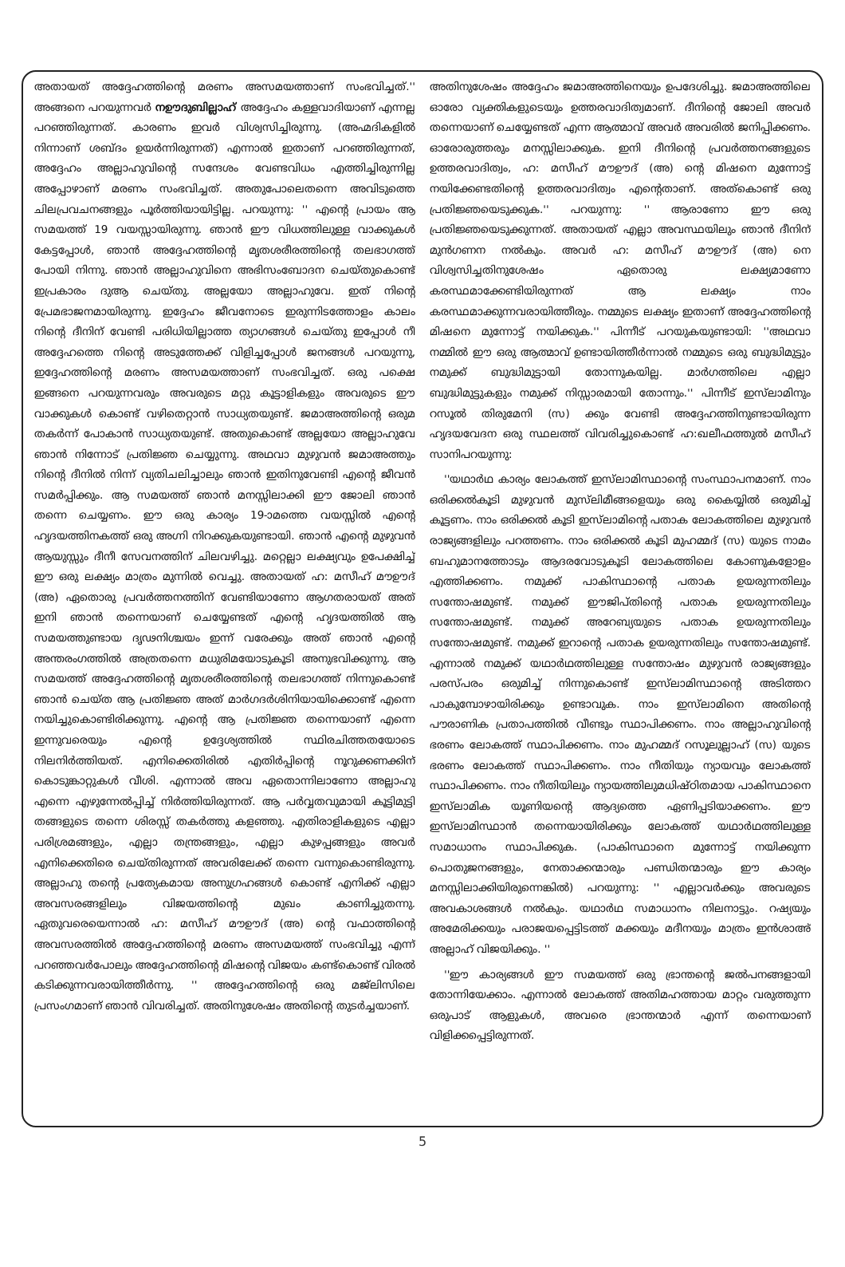അതായത് അദ്ദേഹത്തിന്റെ മരണം അസമയത്താണ് സംഭവിച്ചത്.'' അങ്ങനെ പറയുന്നവര്‍ നഊദുബില്ലാഹ് അദ്ദേഹം കള്ളവാദിയാണ് എന്നല്ല പറഞ്ഞിരുന്നത്. കാരണം ഇവര്‍ വിശ്വസിച്ചിരുന്നു. (അഹ്മദികളില്‍ നിന്നാണ് ശബ്ദം ഉയര്‍ന്നിരുന്നത്) എന്നാല്‍ ഇതാണ് പറഞ്ഞിരുന്നത്, അദ്ദേഹം അല്ലാഹുവിന്റെ സന്ദേശം വേണ്ടവിധം എത്തിച്ചിരുന്നില്ല അപ്പോഴാണ് മരണം സംഭവിച്ചത്. അതുപോലെതന്നെ അവിടുത്തെ ചിലപ്രവചനങ്ങളും പൂര്‍ത്തിയായിട്ടില്ല. പറയുന്നു: '' എന്റെ പ്രായം ആ സമയത്ത് 19 വയസ്സായിരുന്നു. ഞാന്‍ ഈ വിധത്തിലുള്ള വാക്കുകള്‍ കേട്ടപ്പോള്‍, ഞാന്‍ അദ്ദേഹത്തിന്റെ മൃതശരീരത്തിന്റെ തലഭാഗത്ത് പോയി നിന്നു. ഞാന്‍ അല്ലാഹുവിനെ അഭിസംബോദന ചെയ്തുകൊണ്ട് ഇപ്രകാരം ദുആ ചെയ്തു. അല്ലയോ അല്ലാഹുവേ. ഇത് നിന്റെ പ്രേമഭാജനമായിരുന്നു. ഇദ്ദേഹം ജീവനോടെ ഇരുന്നിടത്തോളം കാലം നിന്റെ ദീനിന് വേണ്ടി പരിധിയില്ലാത്ത ത്യാഗങ്ങള്‍ ചെയ്തു ഇപ്പോള്‍ നീ അദ്ദേഹത്തെ നിന്റെ അടുത്തേക്ക് വിളിച്ചപ്പോള്‍ ജനങ്ങള്‍ പറയുന്നു, ഇദ്ദേഹത്തിന്റെ മരണം അസമയത്താണ് സംഭവിച്ചത്. ഒരു പക്ഷെ ഇങ്ങനെ പറയുന്നവരും അവരുടെ മറ്റു കൂട്ടാളികളും അവരുടെ ഈ വാക്കുകള്‍ കൊണ്ട് വഴിതെറ്റാന്‍ സാധ്യതയുണ്ട്. ജമാഅത്തിന്റെ ഒരുമ തകര്‍ന്ന് പോകാന്‍ സാധ്യതയുണ്ട്. അതുകൊണ്ട് അല്ലയോ അല്ലാഹുവേ ഞാന്‍ നിന്നോട് പ്രതിജ്ഞ ചെയ്യുന്നു. അഥവാ മുഴുവന്‍ ജമാഅത്തും നിന്റെ ദീനില്‍ നിന്ന് വ്യതിചലിച്ചാലും ഞാന്‍ ഇതിനുവേണ്ടി എന്റെ ജീവന്‍ സമര്‍പ്പിക്കും. ആ സമയത്ത് ഞാന്‍ മനസ്സിലാക്കി ഈ ജോലി ഞാന്‍ തന്നെ ചെയ്യണം. ഈ ഒരു കാര്യം 19-ാമത്തെ വയസ്സില്‍ എന്റെ ഹൃദയത്തിനകത്ത് ഒരു അഗ്നി നിറക്കുകയുണ്ടായി. ഞാന്‍ എന്റെ മുഴുവന്‍ ആയുസ്സും ദീനീ സേവനത്തിന് ചിലവഴിച്ചു. മറ്റെല്ലാ ലക്ഷ്യവും ഉപേക്ഷിച്ച് ഈ ഒരു ലക്ഷ്യം മാത്രം മുന്നില്‍ വെച്ചു. അതായത് ഹ: മസീഹ് മൗഊദ് (അ) ഏതൊരു പ്രവര്‍ത്തനത്തിന് വേണ്ടിയാണോ ആഗതരായത് അത് ഇനി ഞാന്‍ തന്നെയാണ് ചെയ്യേണ്ടത് എന്റെ ഹൃദയത്തില്‍ ആ സമയത്തുണ്ടായ ദൃഢനിശ്ചയം ഇന്ന് വരേക്കും അത് ഞാന്‍ എന്റെ അന്തരംഗത്തില്‍ അത്രതന്നെ മധുരിമയോടുകൂടി അനുഭവിക്കുന്നു. ആ സമയത്ത് അദ്ദേഹത്തിന്റെ മൃതശരീരത്തിന്റെ തലഭാഗത്ത് നിന്നുകൊണ്ട് ഞാന്‍ ചെയ്ത ആ പ്രതിജ്ഞ അത് മാര്‍ഗദര്‍ശിനിയായിക്കൊണ്ട് എന്നെ നയിച്ചുകൊണ്ടിരിക്കുന്നു. എന്റെ ആ പ്രതിജ്ഞ തന്നെയാണ് എന്നെ ഇന്നുവരെയും എന്റെ ഉദ്ദേശ്യത്തില്‍ സ്ഥിരചിത്തതയോടെ നിലനിര്‍ത്തിയത്. എനിക്കെതിരില്‍ എതിര്‍പ്പിന്റെ നൂറുക്കണക്കിന് കൊടുങ്കാറ്റുകള്‍ വീശി. എന്നാല്‍ അവ ഏതൊന്നിലാണോ അല്ലാഹു എന്നെ എഴുന്നേല്‍പ്പിച്ച് നിര്‍ത്തിയിരുന്നത്. ആ പര്‍വ്വതവുമായി കൂട്ടിമുട്ടി തങ്ങളുടെ തന്നെ ശിരസ്സ് തകര്‍ത്തു കളഞ്ഞു. എതിരാളികളുടെ എല്ലാ പരിശ്രമങ്ങളും, എല്ലാ തന്ത്രങ്ങളും, എല്ലാ കുഴപ്പങ്ങളും അവര്‍ എനിക്കെതിരെ ചെയ്തിരുന്നത് അവരിലേക്ക് തന്നെ വന്നുകൊണ്ടിരുന്നു. അല്ലാഹു തന്റെ പ്രത്യേകമായ അനുഗ്രഹങ്ങള്‍ കൊണ്ട് എനിക്ക് എല്ലാ അവസരങ്ങളിലും വിജയത്തിന്റെ മുഖം കാണിച്ചുതന്നു. ഏതുവരെയെന്നാല്‍ ഹ: മസീഹ് മൗഊദ് (അ) ന്റെ വഫാത്തിന്റെ അവസരത്തില്‍ അദ്ദേഹത്തിന്റെ മരണം അസമയത്ത് സംഭവിച്ചു എന്ന് പറഞ്ഞവര്‍പോലും അദ്ദേഹത്തിന്റെ മിഷന്റെ വിജയം കണ്ട്കൊണ്ട് വിരല്‍ കടിക്കുന്നവരായിത്തീര്‍ന്നു. '' അദ്ദേഹത്തിന്റെ ഒരു മജ്‌ലിസിലെ പ്രസംഗമാണ് ഞാന്‍ വിവരിച്ചത്. അതിനുശേഷം അതിന്റെ തുടര്‍ച്ചയാണ്.
അതിനുശേഷം അദ്ദേഹം ജമാഅത്തിനെയും ഉപദേശിച്ചു. ജമാഅത്തിലെ ഓരോ വ്യക്തികളുടെയും ഉത്തരവാദിത്വമാണ്. ദീനിന്റെ ജോലി അവര്‍ തന്നെയാണ് ചെയ്യേണ്ടത് എന്ന ആത്മാവ് അവര്‍ അവരില്‍ ജനിപ്പിക്കണം. ഓരോരുത്തരും മനസ്സിലാക്കുക. ഇനി ദീനിന്റെ പ്രവര്‍ത്തനങ്ങളുടെ ഉത്തരവാദിത്വം, ഹ: മസീഹ് മൗഊദ് (അ) ന്റെ മിഷനെ മുന്നോട്ട് നയിക്കേണ്ടതിന്റെ ഉത്തരവാദിത്വം എന്റെതാണ്. അത്കൊണ്ട് ഒരു പ്രതിജ്ഞയെടുക്കുക.'' പറയുന്നു: '' ആരാണോ ഈ ഒരു പ്രതിജ്ഞയെടുക്കുന്നത്. അതായത് എല്ലാ അവസ്ഥയിലും ഞാന്‍ ദീനിന് മുന്‍ഗണന നല്‍കും. അവര്‍ ഹ: മസീഹ് മൗഊദ് (അ) നെ വിശ്വസിച്ചതിനുശേഷം ഏതൊരു ലക്ഷ്യമാണോ കരസ്ഥമാക്കേണ്ടിയിരുന്നത് ആ ലക്ഷ്യം നാം കരസ്ഥമാക്കുന്നവരായിത്തീരും. നമ്മുടെ ലക്ഷ്യം ഇതാണ് അദ്ദേഹത്തിന്റെ മിഷനെ മുന്നോട്ട് നയിക്കുക.'' പിന്നീട് പറയുകയുണ്ടായി: ''അഥവാ നമ്മില്‍ ഈ ഒരു ആത്മാവ് ഉണ്ടായിത്തീര്‍ന്നാല്‍ നമ്മുടെ ഒരു ബുദ്ധിമുട്ടും നമുക്ക് ബുദ്ധിമുട്ടായി തോന്നുകയില്ല. മാര്‍ഗത്തിലെ എല്ലാ ബുദ്ധിമുട്ടുകളും നമുക്ക് നിസ്സാരമായി തോന്നും.'' പിന്നീട് ഇസ്‌ലാമിനും റസൂല്‍ തിരുമേനി (സ) ക്കും വേണ്ടി അദ്ദേഹത്തിനുണ്ടായിരുന്ന ഹൃദയവേദന ഒരു സ്ഥലത്ത് വിവരിച്ചുകൊണ്ട് ഹ:ഖലീഫത്തുല്‍ മസീഹ് സാനിപറയുന്നു:
''യഥാര്‍ഥ കാര്യം ലോകത്ത് ഇസ്‌ലാമിസ്ഥാന്റെ സംസ്ഥാപനമാണ്. നാം ഒരിക്കല്‍കൂടി മുഴുവന്‍ മുസ്‌ലിമീങ്ങളെയും ഒരു കൈയ്യില്‍ ഒരുമിച്ച് കൂട്ടണം. നാം ഒരിക്കല്‍ കൂടി ഇസ്‌ലാമിന്റെ പതാക ലോകത്തിലെ മുഴുവന്‍ രാജ്യങ്ങളിലും പറത്തണം. നാം ഒരിക്കല്‍ കൂടി മുഹമ്മദ് (സ) യുടെ നാമം ബഹുമാനത്തോടും ആദരവോടുകൂടി ലോകത്തിലെ കോണുകളോളം എത്തിക്കണം. നമുക്ക് പാകിസ്ഥാന്റെ പതാക ഉയരുന്നതിലും സന്തോഷമുണ്ട്. നമുക്ക് ഈജിപ്തിന്റെ പതാക ഉയരുന്നതിലും സന്തോഷമുണ്ട്. നമുക്ക് അറേബ്യയുടെ പതാക ഉയരുന്നതിലും സന്തോഷമുണ്ട്. നമുക്ക് ഇറാന്റെ പതാക ഉയരുന്നതിലും സന്തോഷമുണ്ട്. എന്നാല്‍ നമുക്ക് യഥാര്‍ഥത്തിലുള്ള സന്തോഷം മുഴുവന്‍ രാജ്യങ്ങളും പരസ്പരം ഒരുമിച്ച് നിന്നുകൊണ്ട് ഇസ്‌ലാമിസ്ഥാന്റെ അടിത്തറ പാകുമ്പോഴായിരിക്കും ഉണ്ടാവുക. നാം ഇസ്‌ലാമിനെ അതിന്റെ പൗരാണിക പ്രതാപത്തില്‍ വീണ്ടും സ്ഥാപിക്കണം. നാം അല്ലാഹുവിന്റെ ഭരണം ലോകത്ത് സ്ഥാപിക്കണം. നാം മുഹമ്മദ് റസൂലുല്ലാഹ് (സ) യുടെ ഭരണം ലോകത്ത് സ്ഥാപിക്കണം. നാം നീതിയും ന്യായവും ലോകത്ത് സ്ഥാപിക്കണം. നാം നീതിയിലും ന്യായത്തിലുമധിഷ്ഠിതമായ പാകിസ്ഥാനെ ഇസ്‌ലാമിക യൂണിയന്റെ ആദ്യത്തെ ഏണിപ്പടിയാക്കണം. ഈ ഇസ്‌ലാമിസ്ഥാന്‍ തന്നെയായിരിക്കും ലോകത്ത് യഥാര്‍ഥത്തിലുള്ള സമാധാനം സ്ഥാപിക്കുക. (പാകിസ്ഥാനെ മുന്നോട്ട് നയിക്കുന്ന പൊതുജനങ്ങളും, നേതാക്കന്മാരും പണ്ഡിതന്മാരും ഈ കാര്യം മനസ്സിലാക്കിയിരുന്നെങ്കില്‍) പറയുന്നു: '' എല്ലാവര്‍ക്കും അവരുടെ അവകാശങ്ങള്‍ നല്‍കും. യഥാര്‍ഥ സമാധാനം നിലനാട്ടും. റഷ്യയും അമേരിക്കയും പരാജയപ്പെട്ടിടത്ത് മക്കയും മദീനയും മാത്രം ഇന്‍ശാഅ് അല്ലാഹ് വിജയിക്കും. ''
''ഈ കാര്യങ്ങള്‍ ഈ സമയത്ത് ഒരു ഭ്രാന്തന്റെ ജല്‍പനങ്ങളായി തോന്നിയേക്കാം. എന്നാല്‍ ലോകത്ത് അതിമഹത്തായ മാറ്റം വരുത്തുന്ന ഒരുപാട് ആളുകള്‍, അവരെ ഭ്രാന്തന്മാര്‍ എന്ന് തന്നെയാണ് വിളിക്കപ്പെട്ടിരുന്നത്.
5